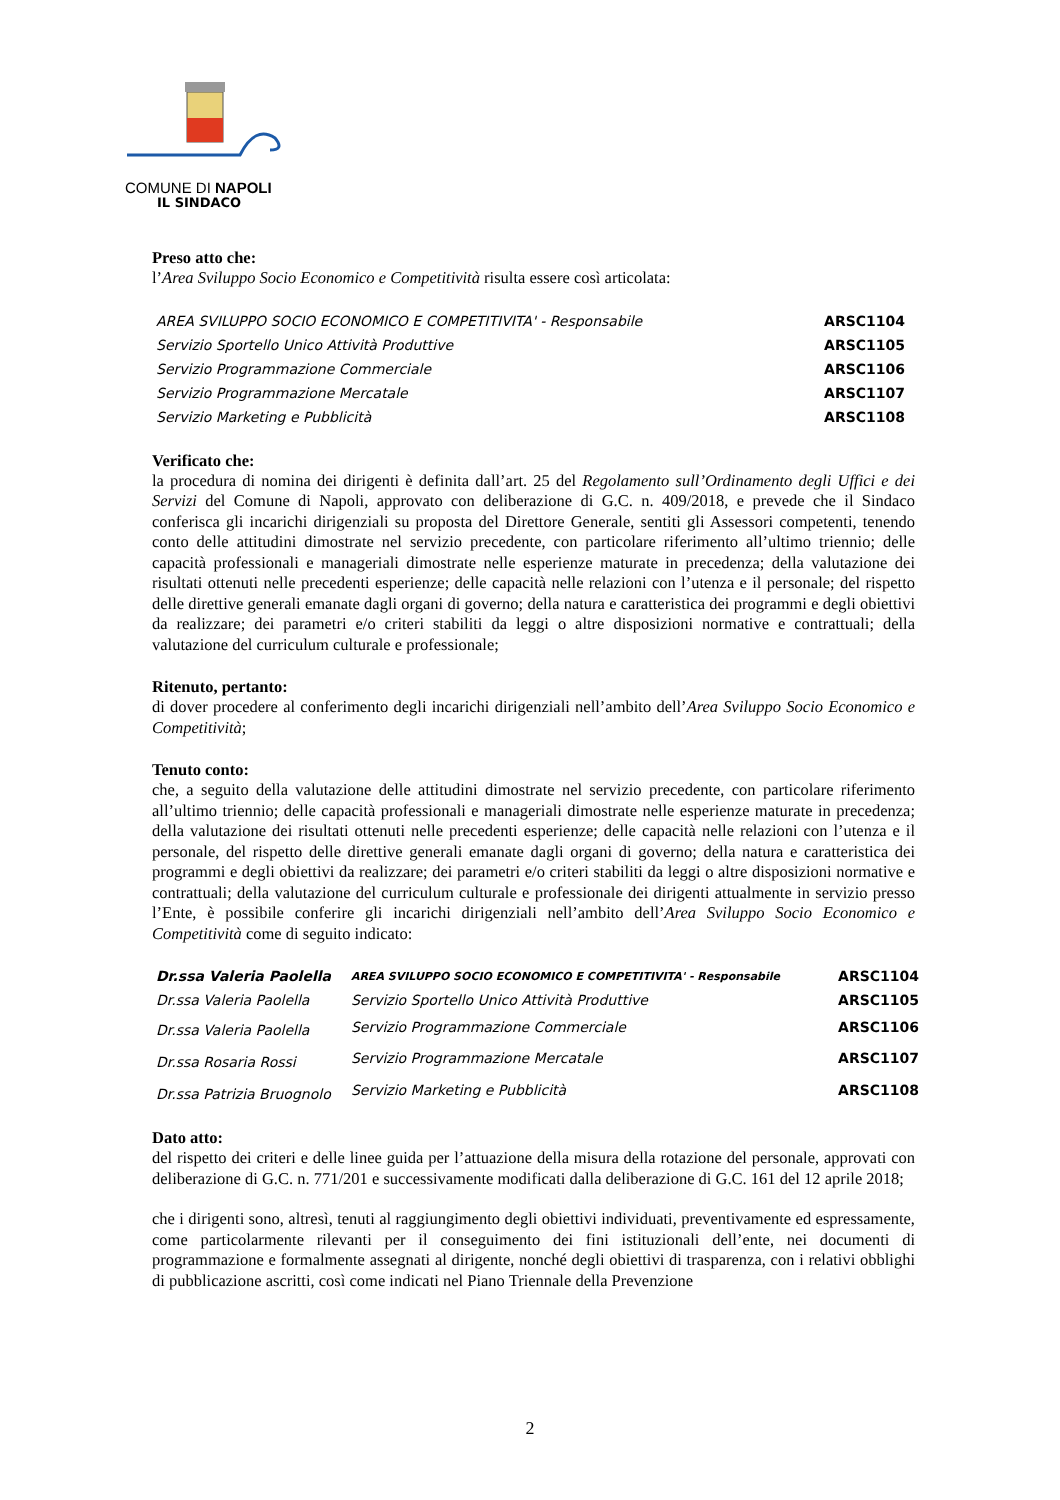COMUNE DI NAPOLI
IL SINDACO
Preso atto che:
l’Area Sviluppo Socio Economico e Competitività risulta essere così articolata:
| AREA SVILUPPO SOCIO ECONOMICO E COMPETITIVITA' - Responsabile | ARSC1104 |
| Servizio Sportello Unico Attività Produttive | ARSC1105 |
| Servizio Programmazione Commerciale | ARSC1106 |
| Servizio Programmazione Mercatale | ARSC1107 |
| Servizio Marketing e Pubblicità | ARSC1108 |
Verificato che:
la procedura di nomina dei dirigenti è definita dall’art. 25 del Regolamento sull’Ordinamento degli Uffici e dei Servizi del Comune di Napoli, approvato con deliberazione di G.C. n. 409/2018, e prevede che il Sindaco conferisca gli incarichi dirigenziali su proposta del Direttore Generale, sentiti gli Assessori competenti, tenendo conto delle attitudini dimostrate nel servizio precedente, con particolare riferimento all’ultimo triennio; delle capacità professionali e manageriali dimostrate nelle esperienze maturate in precedenza; della valutazione dei risultati ottenuti nelle precedenti esperienze; delle capacità nelle relazioni con l’utenza e il personale; del rispetto delle direttive generali emanate dagli organi di governo; della natura e caratteristica dei programmi e degli obiettivi da realizzare; dei parametri e/o criteri stabiliti da leggi o altre disposizioni normative e contrattuali; della valutazione del curriculum culturale e professionale;
Ritenuto, pertanto:
di dover procedere al conferimento degli incarichi dirigenziali nell’ambito dell’Area Sviluppo Socio Economico e Competitività;
Tenuto conto:
che, a seguito della valutazione delle attitudini dimostrate nel servizio precedente, con particolare riferimento all’ultimo triennio; delle capacità professionali e manageriali dimostrate nelle esperienze maturate in precedenza; della valutazione dei risultati ottenuti nelle precedenti esperienze; delle capacità nelle relazioni con l’utenza e il personale, del rispetto delle direttive generali emanate dagli organi di governo; della natura e caratteristica dei programmi e degli obiettivi da realizzare; dei parametri e/o criteri stabiliti da leggi o altre disposizioni normative e contrattuali; della valutazione del curriculum culturale e professionale dei dirigenti attualmente in servizio presso l’Ente, è possibile conferire gli incarichi dirigenziali nell’ambito dell’Area Sviluppo Socio Economico e Competitività come di seguito indicato:
| Dr.ssa Valeria Paolella | AREA SVILUPPO SOCIO ECONOMICO E COMPETITIVITA' - Responsabile | ARSC1104 |
| Dr.ssa Valeria Paolella | Servizio Sportello Unico Attività Produttive | ARSC1105 |
| Dr.ssa Valeria Paolella | Servizio Programmazione Commerciale | ARSC1106 |
| Dr.ssa Rosaria Rossi | Servizio Programmazione Mercatale | ARSC1107 |
| Dr.ssa Patrizia Bruognolo | Servizio Marketing e Pubblicità | ARSC1108 |
Dato atto:
del rispetto dei criteri e delle linee guida per l’attuazione della misura della rotazione del personale, approvati con deliberazione di G.C. n. 771/201 e successivamente modificati dalla deliberazione di G.C. 161 del 12 aprile 2018;
che i dirigenti sono, altresì, tenuti al raggiungimento degli obiettivi individuati, preventivamente ed espressamente, come particolarmente rilevanti per il conseguimento dei fini istituzionali dell’ente, nei documenti di programmazione e formalmente assegnati al dirigente, nonché degli obiettivi di trasparenza, con i relativi obblighi di pubblicazione ascritti, così come indicati nel Piano Triennale della Prevenzione
2